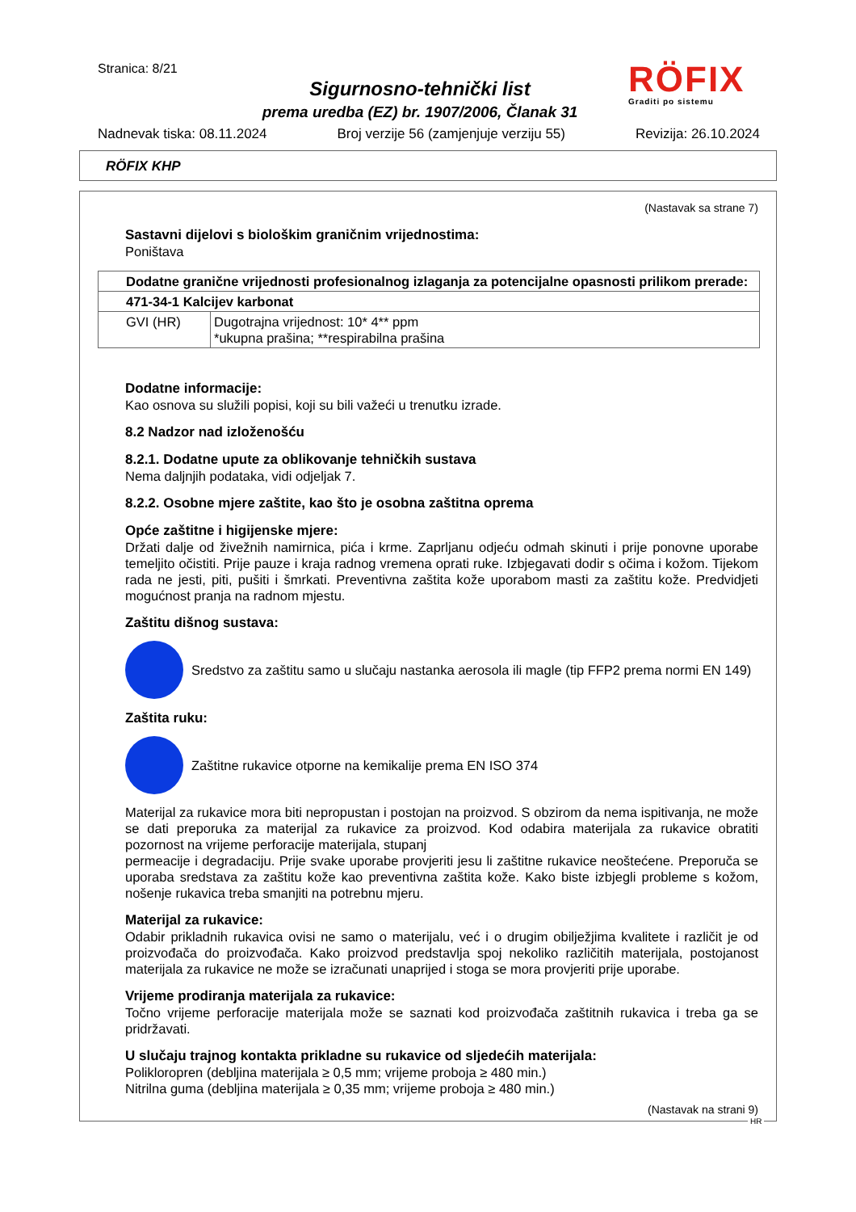Stranica: 8/21
Sigurnosno-tehnički list
prema uredba (EZ) br. 1907/2006, Članak 31
RÖFIX
Graditi po sistemu
Nadnevak tiska: 08.11.2024 Broj verzije 56 (zamjenjuje verziju 55) Revizija: 26.10.2024
RÖFIX KHP
(Nastavak sa strane 7)
Sastavni dijelovi s biološkim graničnim vrijednostima:
Poništava
| Dodatne granične vrijednosti profesionalnog izlaganja za potencijalne opasnosti prilikom prerade: | |
| 471-34-1 Kalcijev karbonat | |
| GVI (HR) | Dugotrajna vrijednost: 10* 4** ppm *ukupna prašina; **respirabilna prašina |
Dodatne informacije:
Kao osnova su služili popisi, koji su bili važeći u trenutku izrade.
8.2 Nadzor nad izloženošću
8.2.1. Dodatne upute za oblikovanje tehničkih sustava
Nema daljnjih podataka, vidi odjeljak 7.
8.2.2. Osobne mjere zaštite, kao što je osobna zaštitna oprema
Opće zaštitne i higijenske mjere:
Držati dalje od živežnih namirnica, pića i krme. Zaprljanu odjeću odmah skinuti i prije ponovne uporabe temeljito očistiti. Prije pauze i kraja radnog vremena oprati ruke. Izbjegavati dodir s očima i kožom. Tijekom rada ne jesti, piti, pušiti i šmrkati. Preventivna zaštita kože uporabom masti za zaštitu kože. Predvidjeti mogućnost pranja na radnom mjestu.
Zaštitu dišnog sustava:
Sredstvo za zaštitu samo u slučaju nastanka aerosola ili magle (tip FFP2 prema normi EN 149)
Zaštita ruku:
Zaštitne rukavice otporne na kemikalije prema EN ISO 374
Materijal za rukavice mora biti nepropustan i postojan na proizvod. S obzirom da nema ispitivanja, ne može se dati preporuka za materijal za rukavice za proizvod. Kod odabira materijala za rukavice obratiti pozornost na vrijeme perforacije materijala, stupanj
permeacije i degradaciju. Prije svake uporabe provjeriti jesu li zaštitne rukavice neoštećene. Preporuča se uporaba sredstava za zaštitu kože kao preventivna zaštita kože. Kako biste izbjegli probleme s kožom, nošenje rukavica treba smanjiti na potrebnu mjeru.
Materijal za rukavice:
Odabir prikladnih rukavica ovisi ne samo o materijalu, već i o drugim obilježjima kvalitete i različit je od proizvođača do proizvođača. Kako proizvod predstavlja spoj nekoliko različitih materijala, postojanost materijala za rukavice ne može se izračunati unaprijed i stoga se mora provjeriti prije uporabe.
Vrijeme prodiranja materijala za rukavice:
Točno vrijeme perforacije materijala može se saznati kod proizvođača zaštitnih rukavica i treba ga se pridržavati.
U slučaju trajnog kontakta prikladne su rukavice od sljedećih materijala:
Polikloropren (debljina materijala ≥ 0,5 mm; vrijeme proboja ≥ 480 min.)
Nitrilna guma (debljina materijala ≥ 0,35 mm; vrijeme proboja ≥ 480 min.)
(Nastavak na strani 9)
HR